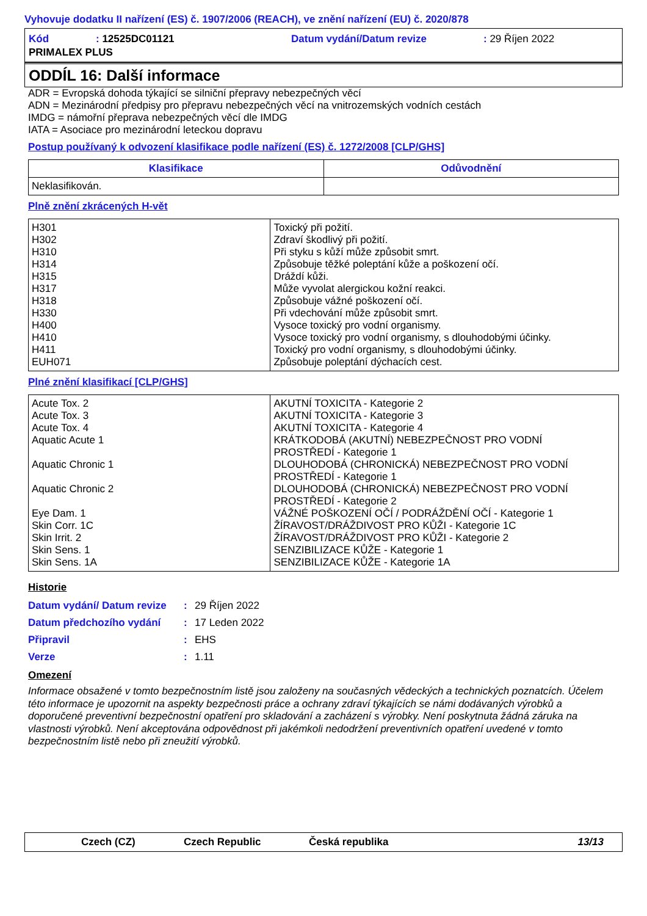Vyhovuje dodatku II nařízení (ES) č. 1907/2006 (REACH), ve znění nařízení (EU) č. 2020/878
| Kód | : 12525DC01121 | Datum vydání/Datum revize | : 29 Říjen 2022 |
| PRIMALEX PLUS | | | |
ODDÍL 16: Další informace
ADR = Evropská dohoda týkající se silniční přepravy nebezpečných věcí
ADN = Mezinárodní předpisy pro přepravu nebezpečných věcí na vnitrozemských vodních cestách
IMDG = námořní přeprava nebezpečných věcí dle IMDG
IATA = Asociace pro mezinárodní leteckou dopravu
Postup používaný k odvození klasifikace podle nařízení (ES) č. 1272/2008 [CLP/GHS]
| Klasifikace | Odůvodnění |
| --- | --- |
| Neklasifikován. | |
Plně znění zkrácených H-vět
| H301 H302 H310 H314 H315 H317 H318 H330 H400 H410 H411 EUH071 | Toxický při požití. Zdraví škodlivý při požití. Při styku s kůží může způsobit smrt. Způsobuje těžké poleptání kůže a poškození očí. Dráždí kůži. Může vyvolat alergickou kožní reakci. Způsobuje vážné poškození očí. Při vdechování může způsobit smrt. Vysoce toxický pro vodní organismy. Vysoce toxický pro vodní organismy, s dlouhodobými účinky. Toxický pro vodní organismy, s dlouhodobými účinky. Způsobuje poleptání dýchacích cest. |
Plné znění klasifikací [CLP/GHS]
| Acute Tox. 2 Acute Tox. 3 Acute Tox. 4 Aquatic Acute 1 Aquatic Chronic 1 Aquatic Chronic 2 Eye Dam. 1 Skin Corr. 1C Skin Irrit. 2 Skin Sens. 1 Skin Sens. 1A | AKUTNÍ TOXICITA - Kategorie 2 AKUTNÍ TOXICITA - Kategorie 3 AKUTNÍ TOXICITA - Kategorie 4 KRÁTKODOBÁ (AKUTNÍ) NEBEZPEČNOST PRO VODNÍ PROSTŘEDÍ - Kategorie 1 DLOUHODOBÁ (CHRONICKÁ) NEBEZPEČNOST PRO VODNÍ PROSTŘEDÍ - Kategorie 1 DLOUHODOBÁ (CHRONICKÁ) NEBEZPEČNOST PRO VODNÍ PROSTŘEDÍ - Kategorie 2 VÁŽNÉ POŠKOZENÍ OČÍ / PODRÁŽDĚNÍ OČÍ - Kategorie 1 ŽÍRAVOST/DRÁŽDIVOST PRO KŮŽI - Kategorie 1C ŽÍRAVOST/DRÁŽDIVOST PRO KŮŽI - Kategorie 2 SENZIBILIZACE KŮŽE - Kategorie 1 SENZIBILIZACE KŮŽE - Kategorie 1A |
Historie
| Datum vydání/ Datum revize | : | 29 Říjen 2022 |
| Datum předchozího vydání | : | 17 Leden 2022 |
| Připravil | : | EHS |
| Verze | : | 1.11 |
Omezení
Informace obsažené v tomto bezpečnostním listě jsou založeny na současných vědeckých a technických poznatcích. Účelem této informace je upozornit na aspekty bezpečnosti práce a ochrany zdraví týkajících se námi dodávaných výrobků a doporučené preventivní bezpečnostní opatření pro skladování a zacházení s výrobky. Není poskytnuta žádná záruka na vlastnosti výrobků. Není akceptována odpovědnost při jakémkoli nedodržení preventivních opatření uvedené v tomto bezpečnostním listě nebo při zneužití výrobků.
Czech (CZ) Czech Republic Česká republika 13/13